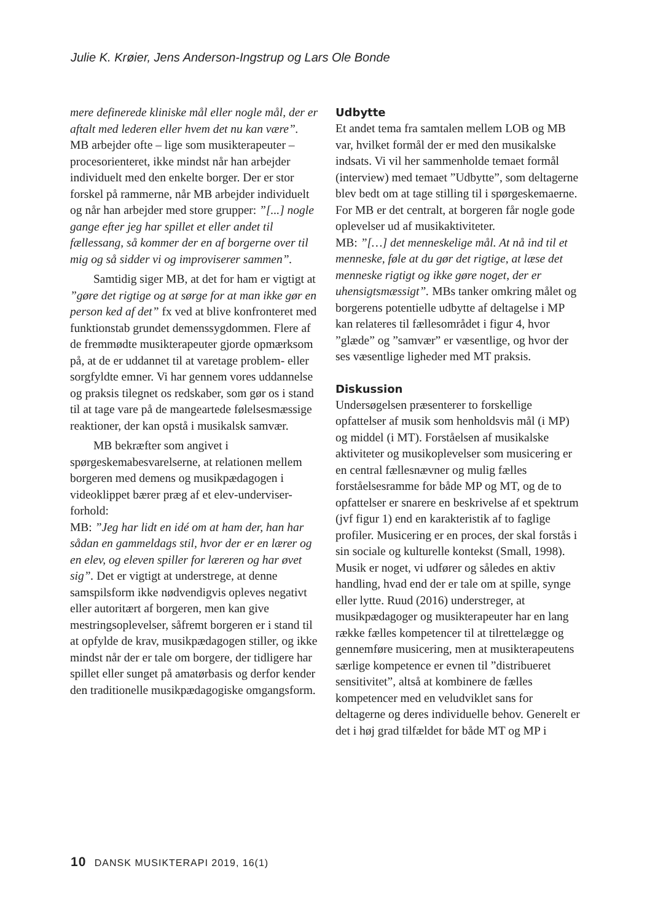Julie K. Krøier, Jens Anderson-Ingstrup og Lars Ole Bonde
mere definerede kliniske mål eller nogle mål, der er aftalt med lederen eller hvem det nu kan være”. MB arbejder ofte – lige som musikterapeuter – procesorienteret, ikke mindst når han arbejder individuelt med den enkelte borger. Der er stor forskel på rammerne, når MB arbejder individuelt og når han arbejder med store grupper: ”[...] nogle gange efter jeg har spillet et eller andet til fællessang, så kommer der en af borgerne over til mig og så sidder vi og improviserer sammen”.
Samtidig siger MB, at det for ham er vigtigt at ”gøre det rigtige og at sørge for at man ikke gør en person ked af det” fx ved at blive konfronteret med funktionstab grundet demenssygdommen. Flere af de fremmødte musikterapeuter gjorde opmærksom på, at de er uddannet til at varetage problem- eller sorgfyldte emner. Vi har gennem vores uddannelse og praksis tilegnet os redskaber, som gør os i stand til at tage vare på de mangeartede følelsesmæssige reaktioner, der kan opstå i musikalsk samvær.
MB bekræfter som angivet i spørgeskemabesvarelserne, at relationen mellem borgeren med demens og musikpædagogen i videoklippet bærer præg af et elev-underviser-forhold:
MB: ”Jeg har lidt en idé om at ham der, han har sådan en gammeldags stil, hvor der er en lærer og en elev, og eleven spiller for læreren og har øvet sig”. Det er vigtigt at understrege, at denne samspilsform ikke nødvendigvis opleves negativt eller autoritært af borgeren, men kan give mestringsoplevelser, såfremt borgeren er i stand til at opfylde de krav, musikpædagogen stiller, og ikke mindst når der er tale om borgere, der tidligere har spillet eller sunget på amatørbasis og derfor kender den traditionelle musikpædagogiske omgangsform.
Udbytte
Et andet tema fra samtalen mellem LOB og MB var, hvilket formål der er med den musikalske indsats. Vi vil her sammenholde temaet formål (interview) med temaet ”Udbytte”, som deltagerne blev bedt om at tage stilling til i spørgeskemaerne.
For MB er det centralt, at borgeren får nogle gode oplevelser ud af musikaktiviteter.
MB: ”[…] det menneskelige mål. At nå ind til et menneske, føle at du gør det rigtige, at læse det menneske rigtigt og ikke gøre noget, der er uhensigtsmæssigt”. MBs tanker omkring målet og borgerens potentielle udbytte af deltagelse i MP kan relateres til fællesområdet i figur 4, hvor ”glæde” og ”samvær” er væsentlige, og hvor der ses væsentlige ligheder med MT praksis.
Diskussion
Undersøgelsen præsenterer to forskellige opfattelser af musik som henholdsvis mål (i MP) og middel (i MT). Forståelsen af musikalske aktiviteter og musikoplevelser som musicering er en central fællesnævner og mulig fælles forståelsesramme for både MP og MT, og de to opfattelser er snarere en beskrivelse af et spektrum (jvf figur 1) end en karakteristik af to faglige profiler. Musicering er en proces, der skal forstås i sin sociale og kulturelle kontekst (Small, 1998). Musik er noget, vi udfører og således en aktiv handling, hvad end der er tale om at spille, synge eller lytte. Ruud (2016) understreger, at musikpædagoger og musikterapeuter har en lang række fælles kompetencer til at tilrettelægge og gennemføre musicering, men at musikterapeutens særlige kompetence er evnen til ”distribueret sensitivitet”, altså at kombinere de fælles kompetencer med en veludviklet sans for deltagerne og deres individuelle behov. Generelt er det i høj grad tilfældet for både MT og MP i
10 DANSK MUSIKTERAPI 2019, 16(1)